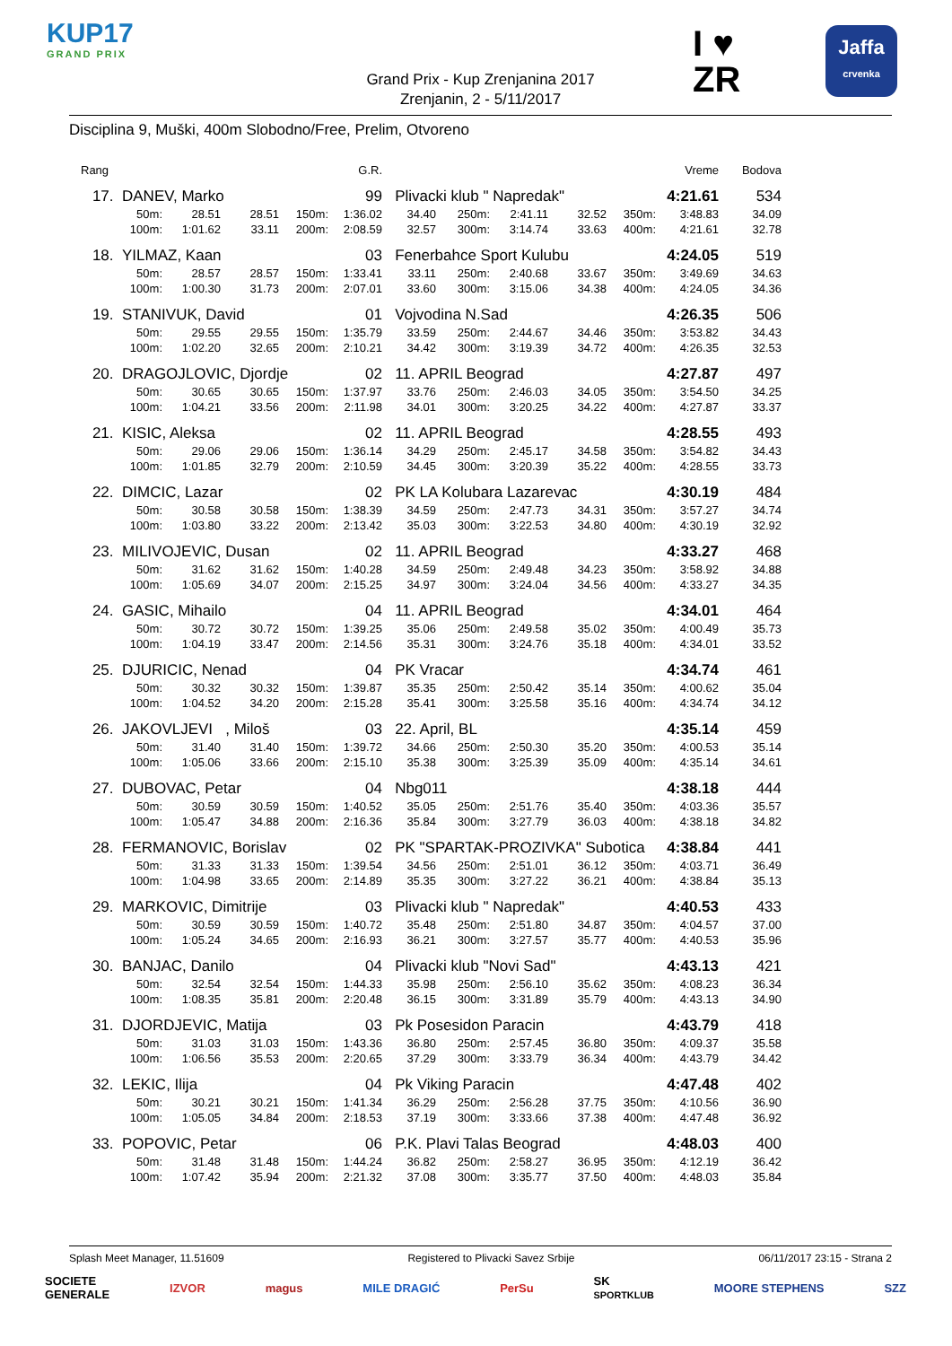KUP17
GRAND PRIX
Grand Prix - Kup Zrenjanina 2017
Zrenjanin, 2 - 5/11/2017
I ♥
ZR
Jaffa
crvenka
Disciplina 9, Muški, 400m Slobodno/Free, Prelim, Otvoreno
| Rang | | | | | G.R. | | | | | | Vreme | Bodova |
| 17. | DANEV, Marko | | | | 99 | Plivacki klub " Napredak" | | | | | 4:21.61 | 534 |
| | 50m: | 28.51 | 28.51 | 150m: | 1:36.02 | 34.40 | 250m: | 2:41.11 | 32.52 | 350m: | 3:48.83 | 34.09 |
| | 100m: | 1:01.62 | 33.11 | 200m: | 2:08.59 | 32.57 | 300m: | 3:14.74 | 33.63 | 400m: | 4:21.61 | 32.78 |
| 18. | YILMAZ, Kaan | | | | 03 | Fenerbahce Sport Kulubu | | | | | 4:24.05 | 519 |
| | 50m: | 28.57 | 28.57 | 150m: | 1:33.41 | 33.11 | 250m: | 2:40.68 | 33.67 | 350m: | 3:49.69 | 34.63 |
| | 100m: | 1:00.30 | 31.73 | 200m: | 2:07.01 | 33.60 | 300m: | 3:15.06 | 34.38 | 400m: | 4:24.05 | 34.36 |
| 19. | STANIVUK, David | | | | 01 | Vojvodina N.Sad | | | | | 4:26.35 | 506 |
| | 50m: | 29.55 | 29.55 | 150m: | 1:35.79 | 33.59 | 250m: | 2:44.67 | 34.46 | 350m: | 3:53.82 | 34.43 |
| | 100m: | 1:02.20 | 32.65 | 200m: | 2:10.21 | 34.42 | 300m: | 3:19.39 | 34.72 | 400m: | 4:26.35 | 32.53 |
| 20. | DRAGOJLOVIC, Djordje | | | | 02 | 11. APRIL Beograd | | | | | 4:27.87 | 497 |
| | 50m: | 30.65 | 30.65 | 150m: | 1:37.97 | 33.76 | 250m: | 2:46.03 | 34.05 | 350m: | 3:54.50 | 34.25 |
| | 100m: | 1:04.21 | 33.56 | 200m: | 2:11.98 | 34.01 | 300m: | 3:20.25 | 34.22 | 400m: | 4:27.87 | 33.37 |
| 21. | KISIC, Aleksa | | | | 02 | 11. APRIL Beograd | | | | | 4:28.55 | 493 |
| | 50m: | 29.06 | 29.06 | 150m: | 1:36.14 | 34.29 | 250m: | 2:45.17 | 34.58 | 350m: | 3:54.82 | 34.43 |
| | 100m: | 1:01.85 | 32.79 | 200m: | 2:10.59 | 34.45 | 300m: | 3:20.39 | 35.22 | 400m: | 4:28.55 | 33.73 |
| 22. | DIMCIC, Lazar | | | | 02 | PK LA Kolubara Lazarevac | | | | | 4:30.19 | 484 |
| | 50m: | 30.58 | 30.58 | 150m: | 1:38.39 | 34.59 | 250m: | 2:47.73 | 34.31 | 350m: | 3:57.27 | 34.74 |
| | 100m: | 1:03.80 | 33.22 | 200m: | 2:13.42 | 35.03 | 300m: | 3:22.53 | 34.80 | 400m: | 4:30.19 | 32.92 |
| 23. | MILIVOJEVIC, Dusan | | | | 02 | 11. APRIL Beograd | | | | | 4:33.27 | 468 |
| | 50m: | 31.62 | 31.62 | 150m: | 1:40.28 | 34.59 | 250m: | 2:49.48 | 34.23 | 350m: | 3:58.92 | 34.88 |
| | 100m: | 1:05.69 | 34.07 | 200m: | 2:15.25 | 34.97 | 300m: | 3:24.04 | 34.56 | 400m: | 4:33.27 | 34.35 |
| 24. | GASIC, Mihailo | | | | 04 | 11. APRIL Beograd | | | | | 4:34.01 | 464 |
| | 50m: | 30.72 | 30.72 | 150m: | 1:39.25 | 35.06 | 250m: | 2:49.58 | 35.02 | 350m: | 4:00.49 | 35.73 |
| | 100m: | 1:04.19 | 33.47 | 200m: | 2:14.56 | 35.31 | 300m: | 3:24.76 | 35.18 | 400m: | 4:34.01 | 33.52 |
| 25. | DJURICIC, Nenad | | | | 04 | PK Vracar | | | | | 4:34.74 | 461 |
| | 50m: | 30.32 | 30.32 | 150m: | 1:39.87 | 35.35 | 250m: | 2:50.42 | 35.14 | 350m: | 4:00.62 | 35.04 |
| | 100m: | 1:04.52 | 34.20 | 200m: | 2:15.28 | 35.41 | 300m: | 3:25.58 | 35.16 | 400m: | 4:34.74 | 34.12 |
| 26. | JAKOVLJEVI , Miloš | | | | 03 | 22. April, BL | | | | | 4:35.14 | 459 |
| | 50m: | 31.40 | 31.40 | 150m: | 1:39.72 | 34.66 | 250m: | 2:50.30 | 35.20 | 350m: | 4:00.53 | 35.14 |
| | 100m: | 1:05.06 | 33.66 | 200m: | 2:15.10 | 35.38 | 300m: | 3:25.39 | 35.09 | 400m: | 4:35.14 | 34.61 |
| 27. | DUBOVAC, Petar | | | | 04 | Nbg011 | | | | | 4:38.18 | 444 |
| | 50m: | 30.59 | 30.59 | 150m: | 1:40.52 | 35.05 | 250m: | 2:51.76 | 35.40 | 350m: | 4:03.36 | 35.57 |
| | 100m: | 1:05.47 | 34.88 | 200m: | 2:16.36 | 35.84 | 300m: | 3:27.79 | 36.03 | 400m: | 4:38.18 | 34.82 |
| 28. | FERMANOVIC, Borislav | | | | 02 | PK "SPARTAK-PROZIVKA" Subotica | | | | | 4:38.84 | 441 |
| | 50m: | 31.33 | 31.33 | 150m: | 1:39.54 | 34.56 | 250m: | 2:51.01 | 36.12 | 350m: | 4:03.71 | 36.49 |
| | 100m: | 1:04.98 | 33.65 | 200m: | 2:14.89 | 35.35 | 300m: | 3:27.22 | 36.21 | 400m: | 4:38.84 | 35.13 |
| 29. | MARKOVIC, Dimitrije | | | | 03 | Plivacki klub " Napredak" | | | | | 4:40.53 | 433 |
| | 50m: | 30.59 | 30.59 | 150m: | 1:40.72 | 35.48 | 250m: | 2:51.80 | 34.87 | 350m: | 4:04.57 | 37.00 |
| | 100m: | 1:05.24 | 34.65 | 200m: | 2:16.93 | 36.21 | 300m: | 3:27.57 | 35.77 | 400m: | 4:40.53 | 35.96 |
| 30. | BANJAC, Danilo | | | | 04 | Plivacki klub "Novi Sad" | | | | | 4:43.13 | 421 |
| | 50m: | 32.54 | 32.54 | 150m: | 1:44.33 | 35.98 | 250m: | 2:56.10 | 35.62 | 350m: | 4:08.23 | 36.34 |
| | 100m: | 1:08.35 | 35.81 | 200m: | 2:20.48 | 36.15 | 300m: | 3:31.89 | 35.79 | 400m: | 4:43.13 | 34.90 |
| 31. | DJORDJEVIC, Matija | | | | 03 | Pk Posesidon Paracin | | | | | 4:43.79 | 418 |
| | 50m: | 31.03 | 31.03 | 150m: | 1:43.36 | 36.80 | 250m: | 2:57.45 | 36.80 | 350m: | 4:09.37 | 35.58 |
| | 100m: | 1:06.56 | 35.53 | 200m: | 2:20.65 | 37.29 | 300m: | 3:33.79 | 36.34 | 400m: | 4:43.79 | 34.42 |
| 32. | LEKIC, Ilija | | | | 04 | Pk Viking Paracin | | | | | 4:47.48 | 402 |
| | 50m: | 30.21 | 30.21 | 150m: | 1:41.34 | 36.29 | 250m: | 2:56.28 | 37.75 | 350m: | 4:10.56 | 36.90 |
| | 100m: | 1:05.05 | 34.84 | 200m: | 2:18.53 | 37.19 | 300m: | 3:33.66 | 37.38 | 400m: | 4:47.48 | 36.92 |
| 33. | POPOVIC, Petar | | | | 06 | P.K. Plavi Talas Beograd | | | | | 4:48.03 | 400 |
| | 50m: | 31.48 | 31.48 | 150m: | 1:44.24 | 36.82 | 250m: | 2:58.27 | 36.95 | 350m: | 4:12.19 | 36.42 |
| | 100m: | 1:07.42 | 35.94 | 200m: | 2:21.32 | 37.08 | 300m: | 3:35.77 | 37.50 | 400m: | 4:48.03 | 35.84 |
Splash Meet Manager, 11.51609 Registered to Plivacki Savez Srbije 06/11/2017 23:15 - Strana 2
SOCIETE
GENERALE IZVOR magus MILE DRAGIĆ PerSu SK
SPORTKLUB MOORE STEPHENS SZZ